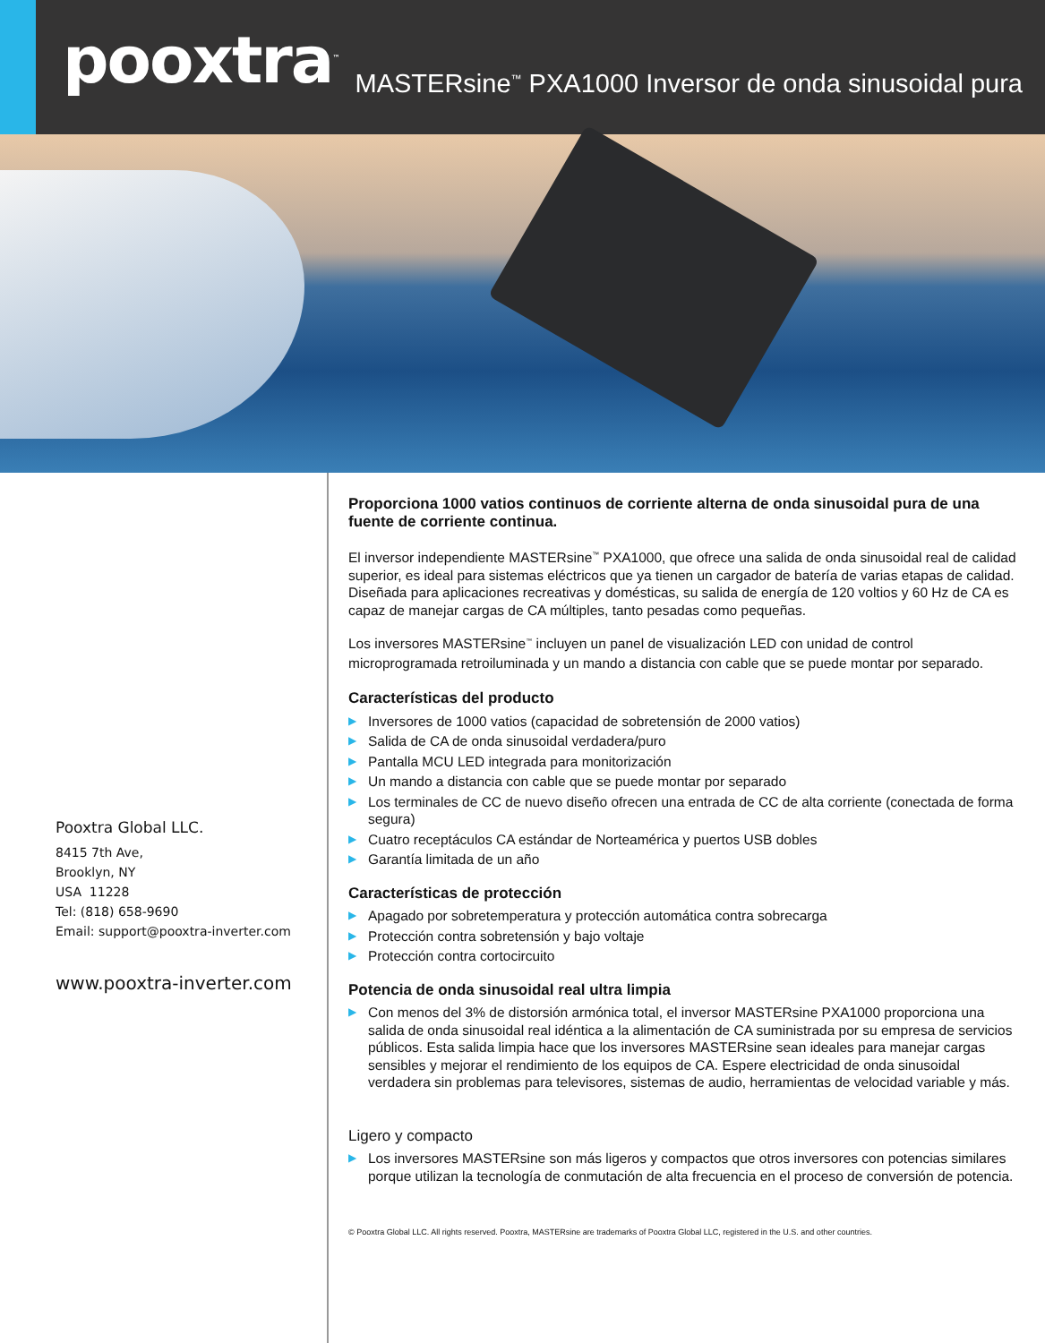pooxtra<sup>™</sup>
MASTERsine<sup>™</sup> PXA1000 Inversor de onda sinusoidal pura
Pooxtra Global LLC.
8415 7th Ave,
Brooklyn, NY
USA 11228
Tel: (818) 658-9690
Email: support@pooxtra-inverter.com
www.pooxtra-inverter.com
Proporciona 1000 vatios continuos de corriente alterna de onda sinusoidal pura de una fuente de corriente continua.
El inversor independiente MASTERsine<sup>™</sup> PXA1000, que ofrece una salida de onda sinusoidal real de calidad superior, es ideal para sistemas eléctricos que ya tienen un cargador de batería de varias etapas de calidad. Diseñada para aplicaciones recreativas y domésticas, su salida de energía de 120 voltios y 60 Hz de CA es capaz de manejar cargas de CA múltiples, tanto pesadas como pequeñas.
Los inversores MASTERsine<sup>™</sup> incluyen un panel de visualización LED con unidad de control microprogramada retroiluminada y un mando a distancia con cable que se puede montar por separado.
Características del producto
▶ Inversores de 1000 vatios (capacidad de sobretensión de 2000 vatios)
▶ Salida de CA de onda sinusoidal verdadera/puro
▶ Pantalla MCU LED integrada para monitorización
▶ Un mando a distancia con cable que se puede montar por separado
▶ Los terminales de CC de nuevo diseño ofrecen una entrada de CC de alta corriente (conectada de forma segura)
▶ Cuatro receptáculos CA estándar de Norteamérica y puertos USB dobles
▶ Garantía limitada de un año
Características de protección
▶ Apagado por sobretemperatura y protección automática contra sobrecarga
▶ Protección contra sobretensión y bajo voltaje
▶ Protección contra cortocircuito
Potencia de onda sinusoidal real ultra limpia
▶ Con menos del 3% de distorsión armónica total, el inversor MASTERsine PXA1000 proporciona una salida de onda sinusoidal real idéntica a la alimentación de CA suministrada por su empresa de servicios públicos. Esta salida limpia hace que los inversores MASTERsine sean ideales para manejar cargas sensibles y mejorar el rendimiento de los equipos de CA. Espere electricidad de onda sinusoidal verdadera sin problemas para televisores, sistemas de audio, herramientas de velocidad variable y más.
Ligero y compacto
▶ Los inversores MASTERsine son más ligeros y compactos que otros inversores con potencias similares porque utilizan la tecnología de conmutación de alta frecuencia en el proceso de conversión de potencia.
© Pooxtra Global LLC. All rights reserved. Pooxtra, MASTERsine are trademarks of Pooxtra Global LLC, registered in the U.S. and other countries.